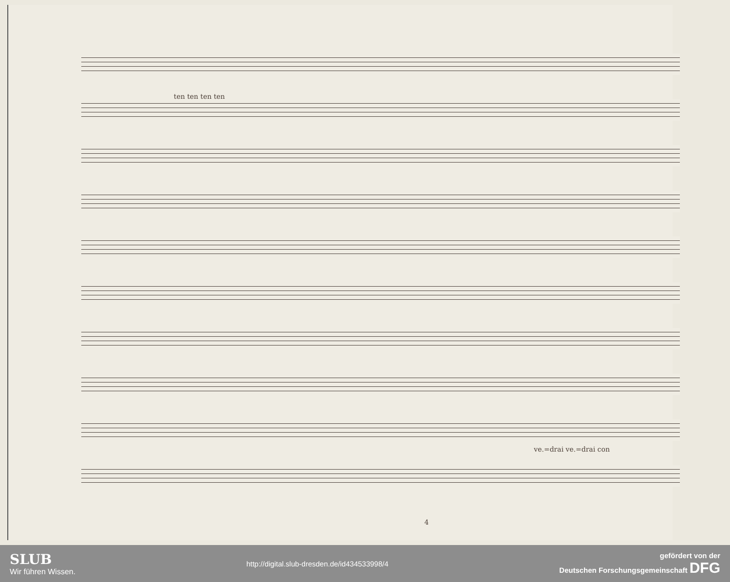ten ten ten ten
ve.=drai ve.=drai con
4
SLUB
Wir führen Wissen.
http://digital.slub-dresden.de/id434533998/4
gefördert von der
Deutschen Forschungsgemeinschaft DFG